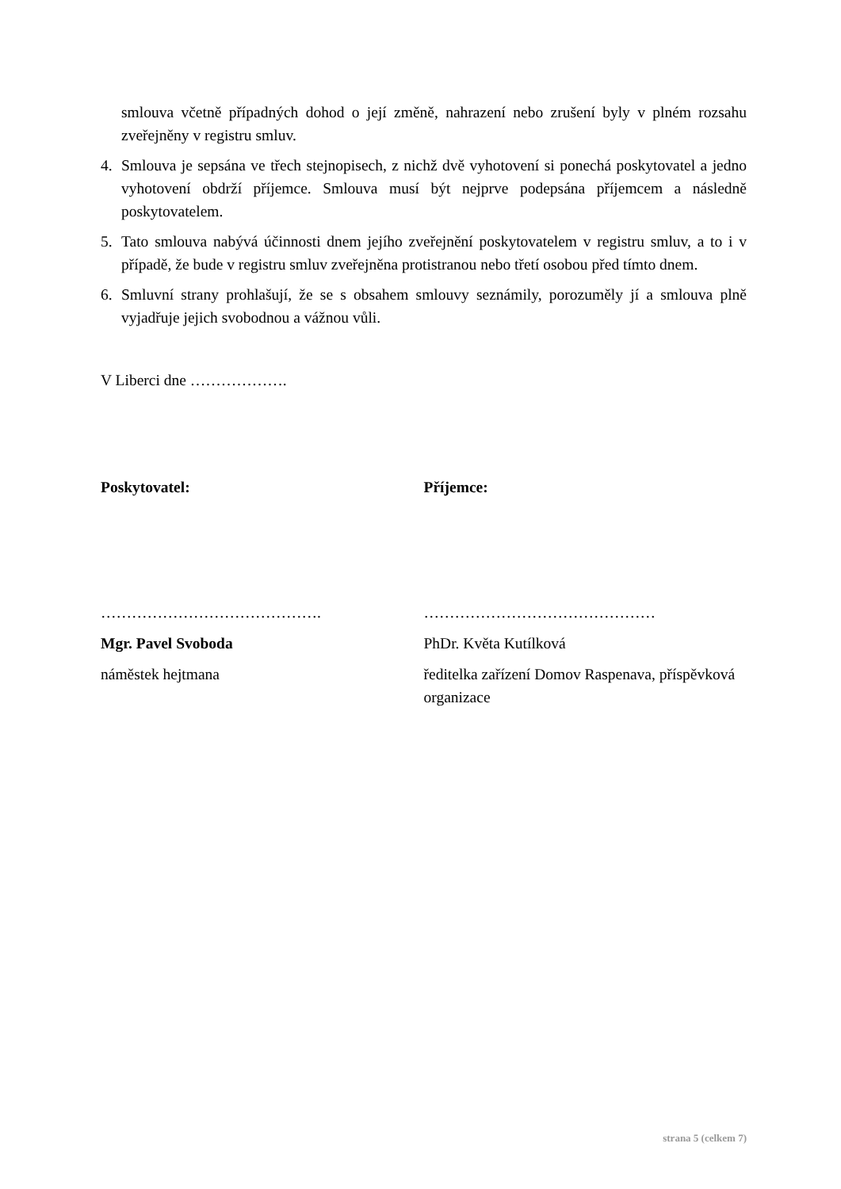smlouva včetně případných dohod o její změně, nahrazení nebo zrušení byly v plném rozsahu zveřejněny v registru smluv.
4. Smlouva je sepsána ve třech stejnopisech, z nichž dvě vyhotovení si ponechá poskytovatel a jedno vyhotovení obdrží příjemce. Smlouva musí být nejprve podepsána příjemcem a následně poskytovatelem.
5. Tato smlouva nabývá účinnosti dnem jejího zveřejnění poskytovatelem v registru smluv, a to i v případě, že bude v registru smluv zveřejněna protistranou nebo třetí osobou před tímto dnem.
6. Smluvní strany prohlašují, že se s obsahem smlouvy seznámily, porozuměly jí a smlouva plně vyjadřuje jejich svobodnou a vážnou vůli.
V Liberci dne ……………….
Poskytovatel:
…………………………………….
Mgr. Pavel Svoboda
náměstek hejtmana
Příjemce:
………………………………………
PhDr. Květa Kutílková
ředitelka zařízení Domov Raspenava, příspěvková organizace
strana 5 (celkem 7)